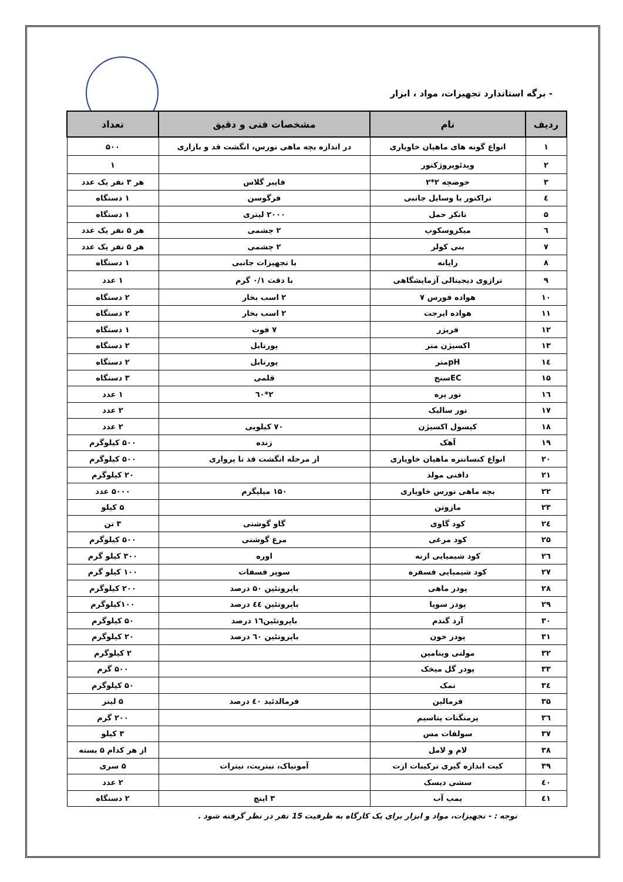- برگه استاندارد تجهیزات، مواد ، ابزار
| ردیف | نام | مشخصات فنی و دقیق | تعداد |
| --- | --- | --- | --- |
| ۱ | انواع گونه های ماهیان خاویاری | در اندازه بچه ماهی نورس، انگشت قد و بازاری | ۵۰۰ |
| ۲ | ویدئوپروژکتور | | ۱ |
| ۳ | حوضچه ۲*۲ | فایبر گلاس | هر ۳ نفر یک عدد |
| ٤ | تراکتور با وسایل جانبی | فرگوسن | ۱ دستگاه |
| ۵ | تانکر حمل | ۲۰۰۰ لیتری | ۱ دستگاه |
| ٦ | میکروسکوپ | ۲ چشمی | هر ۵ نفر یک عدد |
| ۷ | بنی کولر | ۲ چشمی | هر ۵ نفر یک عدد |
| ۸ | رایانه | با تجهیزات جانبی | ۱ دستگاه |
| ۹ | ترازوی دیجیتالی آزمایشگاهی | با دقت ۰/۱ گرم | ۱ عدد |
| ۱۰ | هواده فورس ۷ | ۲ اسب بخار | ۲ دستگاه |
| ۱۱ | هواده ایرجت | ۲ اسب بخار | ۲ دستگاه |
| ۱۲ | فریزر | ۷ فوت | ۱ دستگاه |
| ۱۳ | اکسیژن متر | پورتابل | ۲ دستگاه |
| ۱٤ | pHمتر | پورتابل | ۲ دستگاه |
| ۱۵ | ECسنج | قلمی | ۳ دستگاه |
| ۱٦ | تور پره | ۲*٦۰ | ۱ عدد |
| ۱۷ | تور سالیک | | ۲ عدد |
| ۱۸ | کپسول اکسیژن | ۷۰ کیلویی | ۲ عدد |
| ۱۹ | آهک | زنده | ۵۰۰ کیلوگرم |
| ۲۰ | انواع کنسانتره ماهیان خاویاری | از مرحله انگشت قد تا پرواری | ۵۰۰ کیلوگرم |
| ۲۱ | دافنی مولد | | ۲۰ کیلوگرم |
| ۲۲ | بچه ماهی نورس خاویاری | ۱۵۰ میلیگرم | ۵۰۰۰ عدد |
| ۲۳ | مازوتن | | ۵ کیلو |
| ۲٤ | کود گاوی | گاو گوشتی | ۳ تن |
| ۲۵ | کود مرغی | مرغ گوشتی | ۵۰۰ کیلوگرم |
| ۲٦ | کود شیمیایی ازته | اوره | ۳۰۰ کیلو گرم |
| ۲۷ | کود شیمیایی فسفره | سوپر فسفات | ۱۰۰ کیلو گرم |
| ۲۸ | پودر ماهی | باپروتئین ۵۰ درصد | ۲۰۰ کیلوگرم |
| ۲۹ | پودر سویا | باپروتئین ٤٤ درصد | ۱۰۰کیلوگرم |
| ۳۰ | آرد گندم | باپروتئین۱٦ درصد | ۵۰ کیلوگرم |
| ۳۱ | پودر خون | باپروتئین ٦۰ درصد | ۲۰ کیلوگرم |
| ۳۲ | مولتی ویتامین | | ۲ کیلوگرم |
| ۳۳ | پودر گل میخک | | ۵۰۰ گرم |
| ۳٤ | نمک | | ۵۰ کیلوگرم |
| ۳۵ | فرمالین | فرمالدئید ٤۰ درصد | ۵ لیتر |
| ۳٦ | پرمنگنات پتاسیم | | ۲۰۰ گرم |
| ۳۷ | سولفات مس | | ۳ کیلو |
| ۳۸ | لام و لامل | | از هر کدام ۵ بسته |
| ۳۹ | کیت اندازه گیری ترکیبات ازت | آمونیاک، نیتریت، نیترات | ۵ سری |
| ٤۰ | سشی دیسک | | ۲ عدد |
| ٤۱ | پمپ آب | ۳ اینچ | ۲ دستگاه |
توجه : - تجهیزات، مواد و ابزار برای یک کارگاه به ظرفیت 15 نفر در نظر گرفته شود .